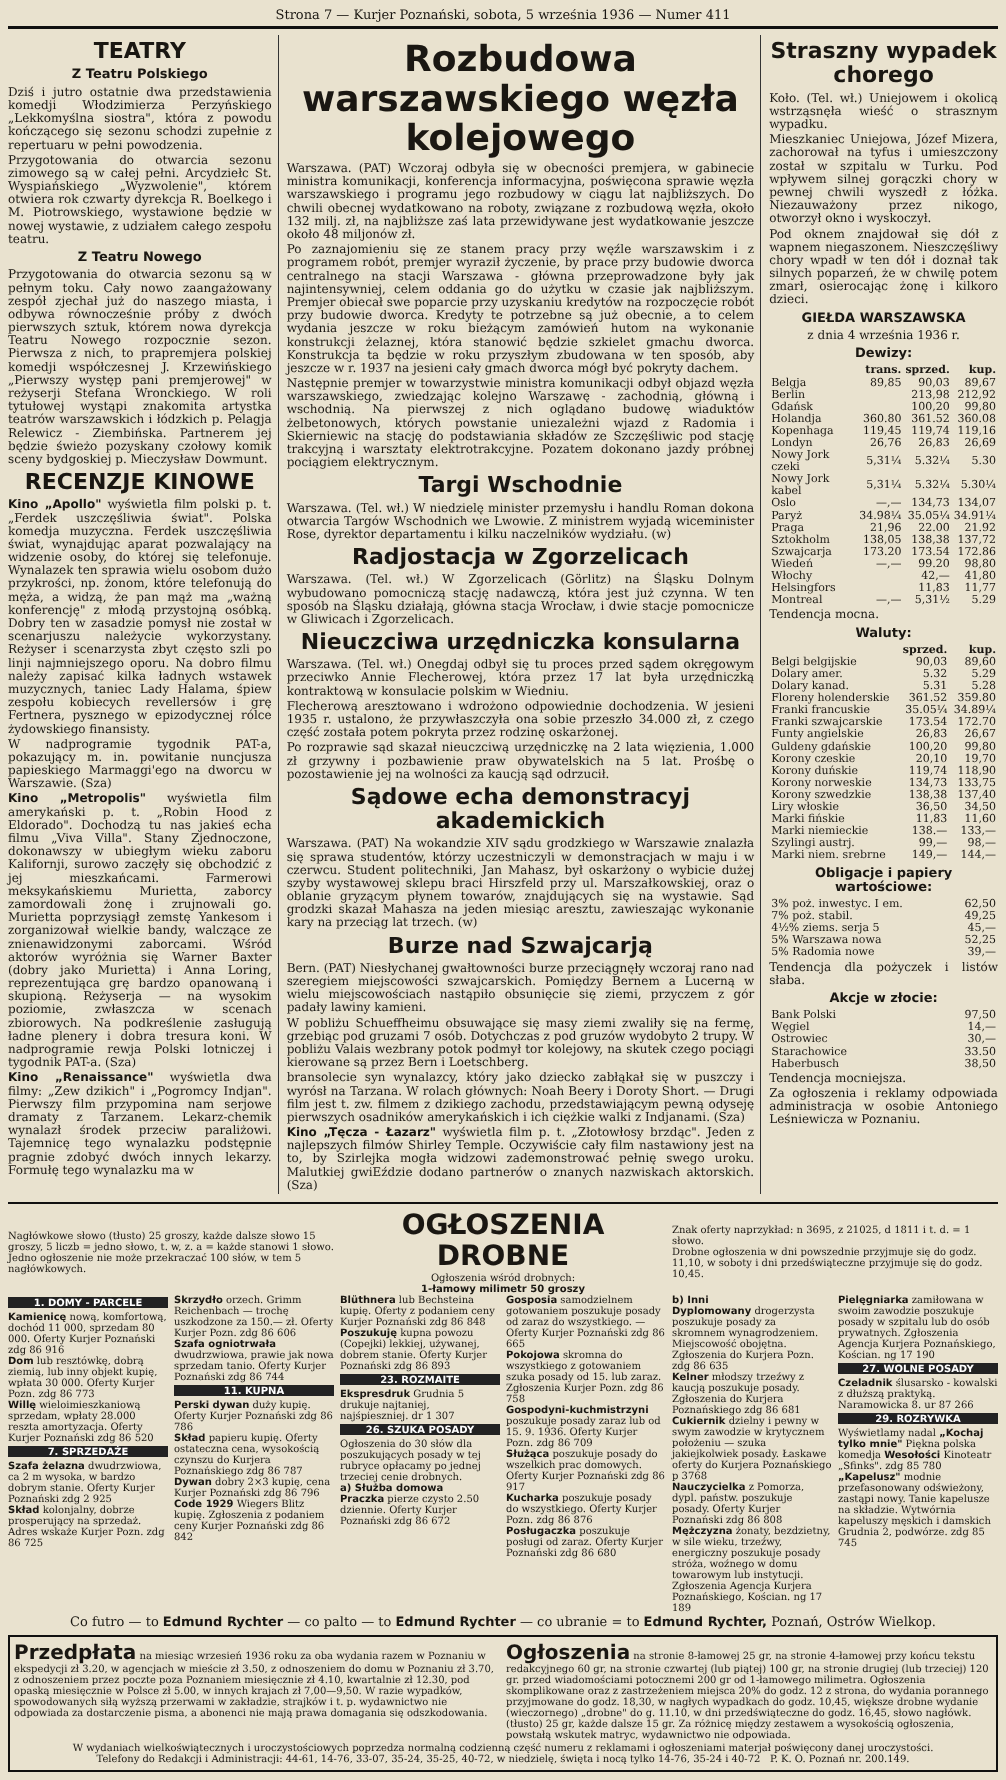Strona 7 — Kurjer Poznański, sobota, 5 września 1936 — Numer 411
TEATRY
Z Teatru Polskiego
Dziś i jutro ostatnie dwa przedstawienia komedji Włodzimierza Perzyńskiego „Lekkomyślna siostra", która z powodu kończącego się sezonu schodzi zupełnie z repertuaru w pełni powodzenia.
Przygotowania do otwarcia sezonu zimowego są w całej pełni. Arcydziełc St. Wyspiańskiego „Wyzwolenie", którem otwiera rok czwarty dyrekcja R. Boelkego i M. Piotrowskiego, wystawione będzie w nowej wystawie, z udziałem całego zespołu teatru.
Z Teatru Nowego
Przygotowania do otwarcia sezonu są w pełnym toku. Cały nowo zaangażowany zespół zjechał już do naszego miasta, i odbywa równocześnie próby z dwóch pierwszych sztuk, którem nowa dyrekcja Teatru Nowego rozpocznie sezon. Pierwsza z nich, to prapremjera polskiej komedji współczesnej J. Krzewińskiego „Pierwszy występ pani premjerowej" w reżyserji Stefana Wronckiego. W roli tytułowej wystąpi znakomita artystka teatrów warszawskich i łódzkich p. Pelagja Relewicz - Ziembińska. Partnerem jej będzie świeżo pozyskany czołowy komik sceny bydgoskiej p. Mieczysław Dowmunt.
RECENZJE KINOWE
Kino „Apollo" wyświetla film polski p. t. „Ferdek uszczęśliwia świat". Polska komedja muzyczna. Ferdek uszczęśliwia świat, wynajdując aparat pozwalający na widzenie osoby, do której się telefonuje. Wynalazek ten sprawia wielu osobom dużo przykrości, np. żonom, które telefonują do męża, a widzą, że pan mąż ma „ważną konferencję" z młodą przystojną osóbką. Dobry ten w zasadzie pomysł nie został w scenarjuszu należycie wykorzystany. Reżyser i scenarzysta zbyt często szli po linji najmniejszego oporu. Na dobro filmu należy zapisać kilka ładnych wstawek muzycznych, taniec Lady Halama, śpiew zespołu kobiecych revellersów i grę Fertnera, pysznego w epizodycznej rólce żydowskiego finansisty.
W nadprogramie tygodnik PAT-a, pokazujący m. in. powitanie nuncjusza papieskiego Marmaggi'ego na dworcu w Warszawie. (Sza)
Kino „Metropolis" wyświetla film amerykański p. t. „Robin Hood z Eldorado". Dochodzą tu nas jakieś echa filmu „Viva Villa". Stany Zjednoczone, dokonawszy w ubiegłym wieku zaboru Kalifornji, surowo zaczęły się obchodzić z jej mieszkańcami. Farmerowi meksykańskiemu Murietta, zaborcy zamordowali żonę i zrujnowali go. Murietta poprzysiągł zemstę Yankesom i zorganizował wielkie bandy, walczące ze znienawidzonymi zaborcami. Wśród aktorów wyróżnia się Warner Baxter (dobry jako Murietta) i Anna Loring, reprezentująca grę bardzo opanowaną i skupioną. Reżyserja — na wysokim poziomie, zwłaszcza w scenach zbiorowych. Na podkreślenie zasługują ładne plenery i dobra tresura koni. W nadprogramie rewja Polski lotniczej i tygodnik PAT-a. (Sza)
Kino „Renaissance" wyświetla dwa filmy: „Zew dzikich" i „Pogromcy Indjan". Pierwszy film przypomina nam serjowe dramaty z Tarzanem. Lekarz-chemik wynalazł środek przeciw paraliżowi. Tajemnicę tego wynalazku podstępnie pragnie zdobyć dwóch innych lekarzy. Formułę tego wynalazku ma w
Rozbudowa warszawskiego węzła kolejowego
Warszawa. (PAT) Wczoraj odbyła się w obecności premjera, w gabinecie ministra komunikacji, konferencja informacyjna, poświęcona sprawie węzła warszawskiego i programu jego rozbudowy w ciągu lat najbliższych. Do chwili obecnej wydatkowano na roboty, związane z rozbudową węzła, około 132 milj. zł, na najbliższe zaś lata przewidywane jest wydatkowanie jeszcze około 48 miljonów zł.
Po zaznajomieniu się ze stanem pracy przy węźle warszawskim i z programem robót, premjer wyraził życzenie, by prace przy budowie dworca centralnego na stacji Warszawa - główna przeprowadzone były jak najintensywniej, celem oddania go do użytku w czasie jak najbliższym. Premjer obiecał swe poparcie przy uzyskaniu kredytów na rozpoczęcie robót przy budowie dworca. Kredyty te potrzebne są już obecnie, a to celem wydania jeszcze w roku bieżącym zamówień hutom na wykonanie konstrukcji żelaznej, która stanowić będzie szkielet gmachu dworca. Konstrukcja ta będzie w roku przyszłym zbudowana w ten sposób, aby jeszcze w r. 1937 na jesieni cały gmach dworca mógł być pokryty dachem.
Następnie premjer w towarzystwie ministra komunikacji odbył objazd węzła warszawskiego, zwiedzając kolejno Warszawę - zachodnią, główną i wschodnią. Na pierwszej z nich oglądano budowę wiaduktów żelbetonowych, których powstanie uniezależni wjazd z Radomia i Skierniewic na stację do podstawiania składów ze Szczęśliwic pod stację trakcyjną i warsztaty elektrotrakcyjne. Pozatem dokonano jazdy próbnej pociągiem elektrycznym.
Targi Wschodnie
Warszawa. (Tel. wł.) W niedzielę minister przemysłu i handlu Roman dokona otwarcia Targów Wschodnich we Lwowie. Z ministrem wyjadą wiceminister Rose, dyrektor departamentu i kilku naczelników wydziału. (w)
Radjostacja w Zgorzelicach
Warszawa. (Tel. wł.) W Zgorzelicach (Görlitz) na Śląsku Dolnym wybudowano pomocniczą stację nadawczą, która jest już czynna. W ten sposób na Śląsku działają, główna stacja Wrocław, i dwie stacje pomocnicze w Gliwicach i Zgorzelicach.
Nieuczciwa urzędniczka konsularna
Warszawa. (Tel. wł.) Onegdaj odbył się tu proces przed sądem okręgowym przeciwko Annie Flecherowej, która przez 17 lat była urzędniczką kontraktową w konsulacie polskim w Wiedniu.
Flecherową aresztowano i wdrożono odpowiednie dochodzenia. W jesieni 1935 r. ustalono, że przywłaszczyła ona sobie przeszło 34.000 zł, z czego część została potem pokryta przez rodzinę oskarżonej.
Po rozprawie sąd skazał nieuczciwą urzędniczkę na 2 lata więzienia, 1.000 zł grzywny i pozbawienie praw obywatelskich na 5 lat. Prośbę o pozostawienie jej na wolności za kaucją sąd odrzucił.
Sądowe echa demonstracyj akademickich
Warszawa. (PAT) Na wokandzie XIV sądu grodzkiego w Warszawie znalazła się sprawa studentów, którzy uczestniczyli w demonstracjach w maju i w czerwcu. Student politechniki, Jan Mahasz, był oskarżony o wybicie dużej szyby wystawowej sklepu braci Hirszfeld przy ul. Marszałkowskiej, oraz o oblanie gryzącym płynem towarów, znajdujących się na wystawie. Sąd grodzki skazał Mahasza na jeden miesiąc aresztu, zawieszając wykonanie kary na przeciąg lat trzech. (w)
Burze nad Szwajcarją
Bern. (PAT) Niesłychanej gwałtowności burze przeciągnęły wczoraj rano nad szeregiem miejscowości szwajcarskich. Pomiędzy Bernem a Lucerną w wielu miejscowościach nastąpiło obsunięcie się ziemi, przyczem z gór padały lawiny kamieni.
W pobliżu Schueffheimu obsuwające się masy ziemi zwaliły się na fermę, grzebiąc pod gruzami 7 osób. Dotychczas z pod gruzów wydobyto 2 trupy. W pobliżu Valais wezbrany potok podmył tor kolejowy, na skutek czego pociągi kierowane są przez Bern i Loetschberg.
bransolecie syn wynalazcy, który jako dziecko zabłąkał się w puszczy i wyrósł na Tarzana. W rolach głównych: Noah Beery i Doroty Short. — Drugi film jest t. zw. filmem z dzikiego zachodu, przedstawiającym pewną odyseję pierwszych osadników amerykańskich i ich ciężkie walki z Indjanami. (Sza)
Kino „Tęcza - Łazarz" wyświetla film p. t. „Złotowłosy brzdąc". Jeden z najlepszych filmów Shirley Temple. Oczywiście cały film nastawiony jest na to, by Szirlejka mogła widzowi zademonstrować pełnię swego uroku. Malutkiej gwiEździe dodano partnerów o znanych nazwiskach aktorskich. (Sza)
Straszny wypadek chorego
Koło. (Tel. wł.) Uniejowem i okolicą wstrząsnęła wieść o strasznym wypadku.
Mieszkaniec Uniejowa, Józef Mizera, zachorował na tyfus i umieszczony został w szpitalu w Turku. Pod wpływem silnej gorączki chory w pewnej chwili wyszedł z łóżka. Niezauważony przez nikogo, otworzył okno i wyskoczył.
Pod oknem znajdował się dół z wapnem niegaszonem. Nieszczęśliwy chory wpadł w ten dół i doznał tak silnych poparzeń, że w chwilę potem zmarł, osierocając żonę i kilkoro dzieci.
GIEŁDA WARSZAWSKA
z dnia 4 września 1936 r.
Dewizy:
| | trans. | sprzed. | kup. |
| --- | --- | --- | --- |
| Belgja | 89,85 | 90,03 | 89,67 |
| Berlin | | 213,98 | 212,92 |
| Gdańsk | | 100,20 | 99,80 |
| Holandja | 360.80 | 361.52 | 360.08 |
| Kopenhaga | 119,45 | 119,74 | 119,16 |
| Londyn | 26,76 | 26,83 | 26,69 |
| Nowy Jork czeki | 5,31¼ | 5.32¼ | 5.30 |
| Nowy Jork kabel | 5,31¼ | 5.32¼ | 5.30¼ |
| Oslo | —,— | 134,73 | 134,07 |
| Paryż | 34.98¼ | 35.05¼ | 34.91¼ |
| Praga | 21,96 | 22.00 | 21.92 |
| Sztokholm | 138,05 | 138,38 | 137,72 |
| Szwajcarja | 173.20 | 173.54 | 172.86 |
| Wiedeń | —,— | 99.20 | 98,80 |
| Włochy | | 42,— | 41,80 |
| Helsingfors | | 11,83 | 11,77 |
| Montreal | —,— | 5,31½ | 5.29 |
Tendencja mocna.
Waluty:
| | sprzed. | kup. |
| --- | --- | --- |
| Belgi belgijskie | 90,03 | 89,60 |
| Dolary amer. | 5.32 | 5.29 |
| Dolary kanad. | 5.31 | 5.28 |
| Floreny holenderskie | 361.52 | 359.80 |
| Franki francuskie | 35.05¼ | 34.89¼ |
| Franki szwajcarskie | 173.54 | 172.70 |
| Funty angielskie | 26,83 | 26,67 |
| Guldeny gdańskie | 100,20 | 99,80 |
| Korony czeskie | 20,10 | 19,70 |
| Korony duńskie | 119,74 | 118,90 |
| Korony norweskie | 134,73 | 133,75 |
| Korony szwedzkie | 138,38 | 137,40 |
| Liry włoskie | 36,50 | 34,50 |
| Marki fińskie | 11,83 | 11,60 |
| Marki niemieckie | 138.— | 133,— |
| Szylingi austrj. | 99,— | 98,— |
| Marki niem. srebrne | 149,— | 144,— |
Obligacje i papiery wartościowe:
| 3% poż. inwestyc. I em. | 62,50 |
| 7% poż. stabil. | 49,25 |
| 4½% ziems. serja 5 | 45,— |
| 5% Warszawa nowa | 52,25 |
| 5% Radomia nowe | 39,— |
Tendencja dla pożyczek i listów słaba.
Akcje w złocie:
| Bank Polski | 97,50 |
| Węgiel | 14,— |
| Ostrowiec | 30,— |
| Starachowice | 33.50 |
| Haberbusch | 38,50 |
Tendencja mocniejsza.
Za ogłoszenia i reklamy odpowiada administracja w osobie Antoniego Leśniewicza w Poznaniu.
Nagłówkowe słowo (tłusto) 25 groszy, każde dalsze słowo 15 groszy, 5 liczb = jedno słowo, t. w, z. a = każde stanowi 1 słowo. Jedno ogłoszenie nie może przekraczać 100 słów, w tem 5 nagłówkowych.
OGŁOSZENIA DROBNE
Ogłoszenia wśród drobnych:
1-łamowy milimetr 50 groszy
Znak oferty naprzykład: n 3695, z 21025, d 1811 i t. d. = 1 słowo.
Drobne ogłoszenia w dni powszednie przyjmuje się do godz. 11,10, w soboty i dni przedświąteczne przyjmuje się do godz. 10,45.
1. DOMY - PARCELE
Kamienicę nową, komfortową, dochód 11 000, sprzedam 80 000. Oferty Kurjer Poznański zdg 86 916
Dom lub resztówkę, dobrą ziemią, lub inny objekt kupię, wpłata 30 000. Oferty Kurjer Pozn. zdg 86 773
Willę wieloimieszkaniową sprzedam, wpłaty 28.000 reszta amortyzacja. Oferty Kurjer Poznański zdg 86 520
7. SPRZEDAŻE
Szafa żelazna dwudrzwiowa, ca 2 m wysoka, w bardzo dobrym stanie. Oferty Kurjer Poznański zdg 2 925
Skład kolonjalny, dobrze prosperujący na sprzedaż. Adres wskaże Kurjer Pozn. zdg 86 725
Skrzydło orzech. Grimm Reichenbach — trochę uszkodzone za 150.— zł. Oferty Kurjer Pozn. zdg 86 606
Szafa ogniotrwała dwudrzwiowa, prawie jak nowa sprzedam tanio. Oferty Kurjer Poznański zdg 86 744
11. KUPNA
Perski dywan duży kupię. Oferty Kurjer Poznański zdg 86 786
Skład papieru kupię. Oferty ostateczna cena, wysokością czynszu do Kurjera Poznańskiego zdg 86 787
Dywan dobry 2×3 kupię, cena Kurjer Poznański zdg 86 796
Code 1929 Wiegers Blitz kupię. Zgłoszenia z podaniem ceny Kurjer Poznański zdg 86 842
Blüthnera lub Bechsteina kupię. Oferty z podaniem ceny Kurjer Poznański zdg 86 848
Poszukuję kupna powozu (Copejki) lekkiej, używanej, dobrem stanie. Oferty Kurjer Poznański zdg 86 893
23. ROZMAITE
Ekspresdruk Grudnia 5 drukuje najtaniej, najśpieszniej. dr 1 307
26. SZUKA POSADY
Ogłoszenia do 30 słów dla poszukujących posady w tej rubryce opłacamy po jednej trzeciej cenie drobnych.
a) Służba domowa
Praczka pierze czysto 2.50 dziennie. Oferty Kurjer Poznański zdg 86 672
Gosposia samodzielnem gotowaniem poszukuje posady od zaraz do wszystkiego. — Oferty Kurjer Poznański zdg 86 665
Pokojowa skromna do wszystkiego z gotowaniem szuka posady od 15. lub zaraz. Zgłoszenia Kurjer Pozn. zdg 86 758
Gospodyni-kuchmistrzyni poszukuje posady zaraz lub od 15. 9. 1936. Oferty Kurjer Pozn. zdg 86 709
Służąca poszukuje posady do wszelkich prac domowych. Oferty Kurjer Poznański zdg 86 917
Kucharka poszukuje posady do wszystkiego. Oferty Kurjer Pozn. zdg 86 876
Posługaczka poszukuje posługi od zaraz. Oferty Kurjer Poznański zdg 86 680
b) Inni
Dyplomowany drogerzysta poszukuje posady za skromnem wynagrodzeniem. Miejscowość obojętna. Zgłoszenia do Kurjera Pozn. zdg 86 635
Kelner młodszy trzeźwy z kaucją poszukuje posady. Zgłoszenia do Kurjera Poznańskiego zdg 86 681
Cukiernik dzielny i pewny w swym zawodzie w krytycznem położeniu — szuka jakiejkolwiek posady. Łaskawe oferty do Kurjera Poznańskiego p 3768
Nauczycielka z Pomorza, dypl. państw. poszukuje posady. Oferty Kurjer Poznański zdg 86 808
Mężczyzna żonaty, bezdzietny, w sile wieku, trzeźwy, energiczny poszukuje posady stróża, woźnego w domu towarowym lub instytucji. Zgłoszenia Agencja Kurjera Poznańskiego, Kościan. ng 17 189
Pielęgniarka zamiłowana w swoim zawodzie poszukuje posady w szpitalu lub do osób prywatnych. Zgłoszenia Agencja Kurjera Poznańskiego, Kościan. ng 17 190
27. WOLNE POSADY
Czeladnik ślusarsko - kowalski z dłuższą praktyką. Naramowicka 8. ur 87 266
29. ROZRYWKA
Wyświetlamy nadal „Kochaj tylko mnie" Piękna polska komedja Wesołości Kinoteatr „Sfinks". zdg 85 780
„Kapelusz" modnie przefasonowany odświeżony, zastąpi nowy. Tanie kapelusze na składzie. Wytwórnia kapeluszy męskich i damskich Grudnia 2, podwórze. zdg 85 745
Co futro — to Edmund Rychter — co palto — to Edmund Rychter — co ubranie = to Edmund Rychter, Poznań, Ostrów Wielkop.
Przedpłata na miesiąc wrzesień 1936 roku za oba wydania razem w Poznaniu w ekspedycji zł 3.20, w agencjach w mieście zł 3.50, z odnoszeniem do domu w Poznaniu zł 3.70, z odnoszeniem przez poczte poza Poznaniem miesięcznie zł 4.10, kwartalnie zł 12.30, pod opaską miesięcznie w Polsce zł 5.00, w innych krajach zł 7,00—9,50. W razie wypadków, spowodowanych siłą wyższą przerwami w zakładzie, strajków i t. p. wydawnictwo nie odpowiada za dostarczenie pisma, a abonenci nie mają prawa domagania się odszkodowania.
Ogłoszenia na stronie 8-łamowej 25 gr, na stronie 4-łamowej przy końcu tekstu redakcyjnego 60 gr, na stronie czwartej (lub piątej) 100 gr, na stronie drugiej (lub trzeciej) 120 gr. przed wiadomościami potocznemi 200 gr od 1-łamowego milimetra. Ogłoszenia skomplikowane oraz z zastrzeżeniem miejsca 20% do godz. 12 z strona, do wydania porannego przyjmowane do godz. 18,30, w nagłych wypadkach do godz. 10,45, większe drobne wydanie (wieczornego) „drobne" do g. 11.10, w dni przedświąteczne do godz. 16,45, słowo nagłówk. (tłusto) 25 gr, każde dalsze 15 gr. Za różnicę między zestawem a wysokością ogłoszenia, powstałą wskutek matryc, wydawnictwo nie odpowiada.
W wydaniach wielkoświątecznych i uroczystościowych poprzedza normalną codzienną część numeru z reklamami i ogłoszeniami materjał poświęcony danej uroczystości.
Telefony do Redakcji i Administracji: 44-61, 14-76, 33-07, 35-24, 35-25, 40-72, w niedzielę, święta i nocą tylko 14-76, 35-24 i 40-72 P. K. O. Poznań nr. 200.149.